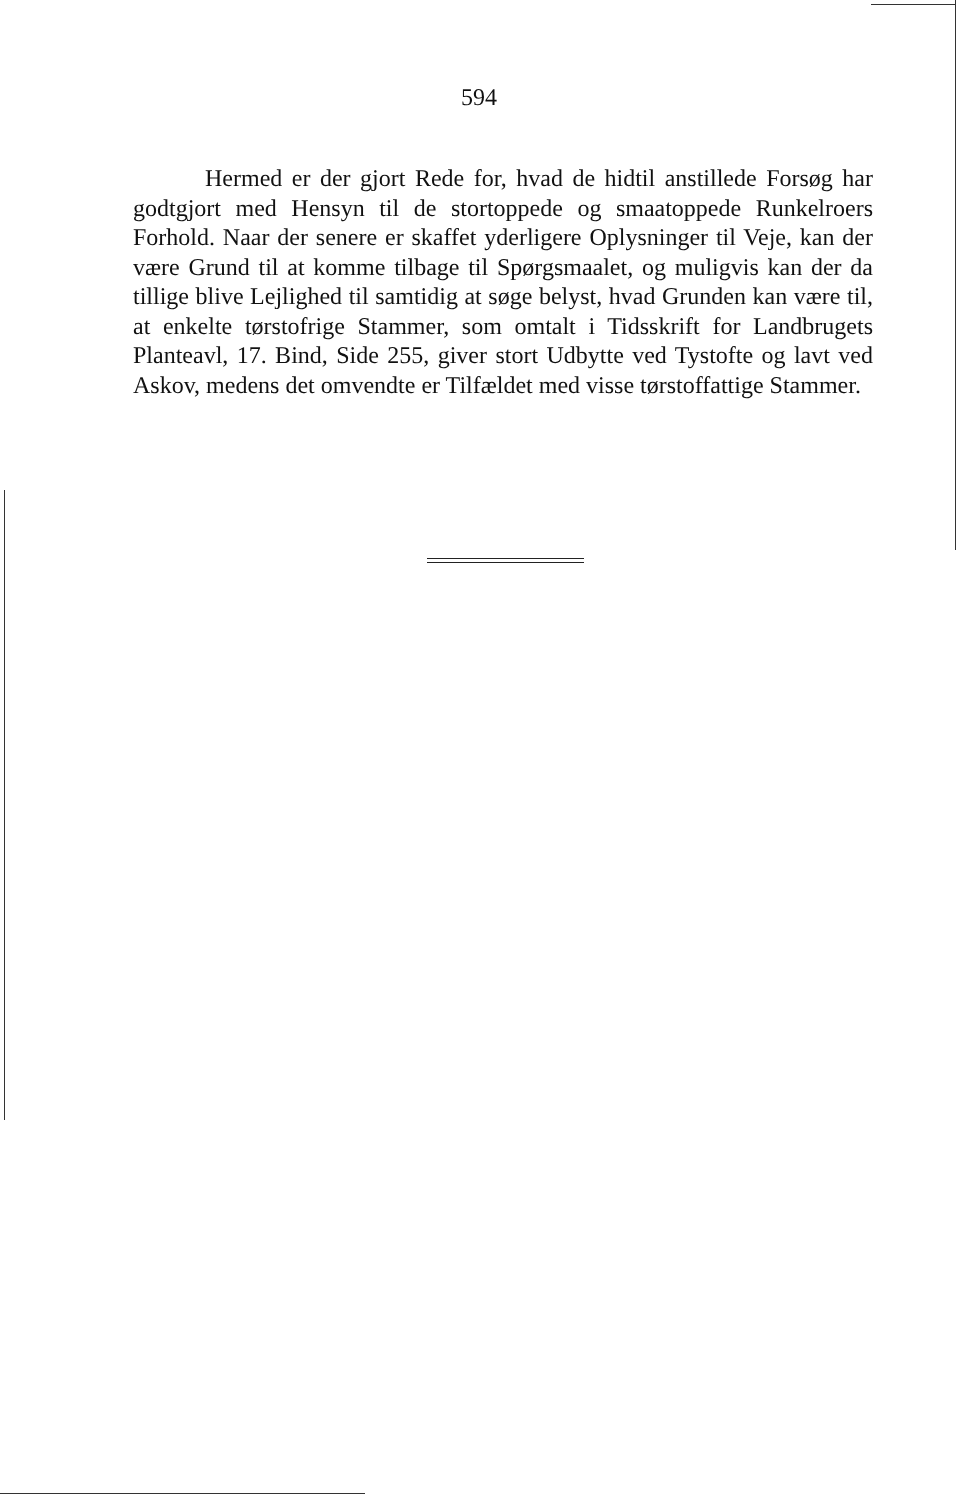594
   Hermed er der gjort Rede for, hvad de hidtil anstillede Forsøg har godtgjort med Hensyn til de stortoppede og smaatoppede Runkelroers Forhold. Naar der senere er skaffet yderligere Oplysninger til Veje, kan der være Grund til at komme tilbage til Spørgsmaalet, og muligvis kan der da tillige blive Lejlighed til samtidig at søge belyst, hvad Grunden kan være til, at enkelte tørstofrige Stammer, som omtalt i Tidsskrift for Landbrugets Planteavl, 17. Bind, Side 255, giver stort Udbytte ved Tystofte og lavt ved Askov, medens det omvendte er Tilfældet med visse tørstoffattige Stammer.